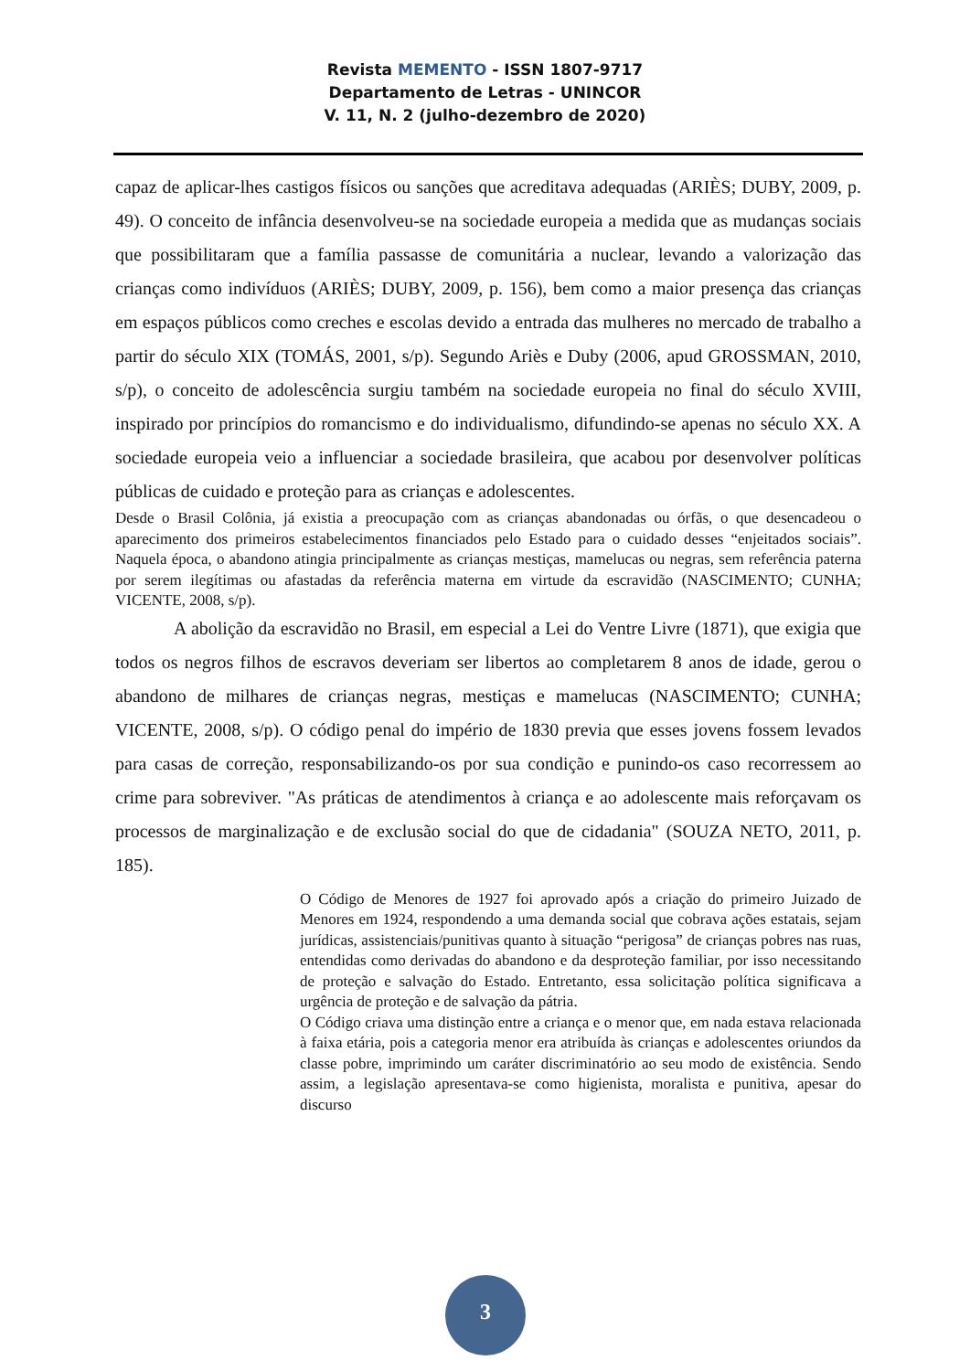Revista MEMENTO - ISSN 1807-9717
Departamento de Letras - UNINCOR
V. 11, N. 2 (julho-dezembro de 2020)
capaz de aplicar-lhes castigos físicos ou sanções que acreditava adequadas (ARIÈS; DUBY, 2009, p. 49). O conceito de infância desenvolveu-se na sociedade europeia a medida que as mudanças sociais que possibilitaram que a família passasse de comunitária a nuclear, levando a valorização das crianças como indivíduos (ARIÈS; DUBY, 2009, p. 156), bem como a maior presença das crianças em espaços públicos como creches e escolas devido a entrada das mulheres no mercado de trabalho a partir do século XIX (TOMÁS, 2001, s/p). Segundo Ariès e Duby (2006, apud GROSSMAN, 2010, s/p), o conceito de adolescência surgiu também na sociedade europeia no final do século XVIII, inspirado por princípios do romancismo e do individualismo, difundindo-se apenas no século XX. A sociedade europeia veio a influenciar a sociedade brasileira, que acabou por desenvolver políticas públicas de cuidado e proteção para as crianças e adolescentes.
Desde o Brasil Colônia, já existia a preocupação com as crianças abandonadas ou órfãs, o que desencadeou o aparecimento dos primeiros estabelecimentos financiados pelo Estado para o cuidado desses “enjeitados sociais”. Naquela época, o abandono atingia principalmente as crianças mestiças, mamelucas ou negras, sem referência paterna por serem ilegítimas ou afastadas da referência materna em virtude da escravidão (NASCIMENTO; CUNHA; VICENTE, 2008, s/p).
A abolição da escravidão no Brasil, em especial a Lei do Ventre Livre (1871), que exigia que todos os negros filhos de escravos deveriam ser libertos ao completarem 8 anos de idade, gerou o abandono de milhares de crianças negras, mestiças e mamelucas (NASCIMENTO; CUNHA; VICENTE, 2008, s/p). O código penal do império de 1830 previa que esses jovens fossem levados para casas de correção, responsabilizando-os por sua condição e punindo-os caso recorressem ao crime para sobreviver. "As práticas de atendimentos à criança e ao adolescente mais reforçavam os processos de marginalização e de exclusão social do que de cidadania" (SOUZA NETO, 2011, p. 185).
O Código de Menores de 1927 foi aprovado após a criação do primeiro Juizado de Menores em 1924, respondendo a uma demanda social que cobrava ações estatais, sejam jurídicas, assistenciais/punitivas quanto à situação “perigosa” de crianças pobres nas ruas, entendidas como derivadas do abandono e da desproteção familiar, por isso necessitando de proteção e salvação do Estado. Entretanto, essa solicitação política significava a urgência de proteção e de salvação da pátria.
O Código criava uma distinção entre a criança e o menor que, em nada estava relacionada à faixa etária, pois a categoria menor era atribuída às crianças e adolescentes oriundos da classe pobre, imprimindo um caráter discriminatório ao seu modo de existência. Sendo assim, a legislação apresentava-se como higienista, moralista e punitiva, apesar do discurso
3